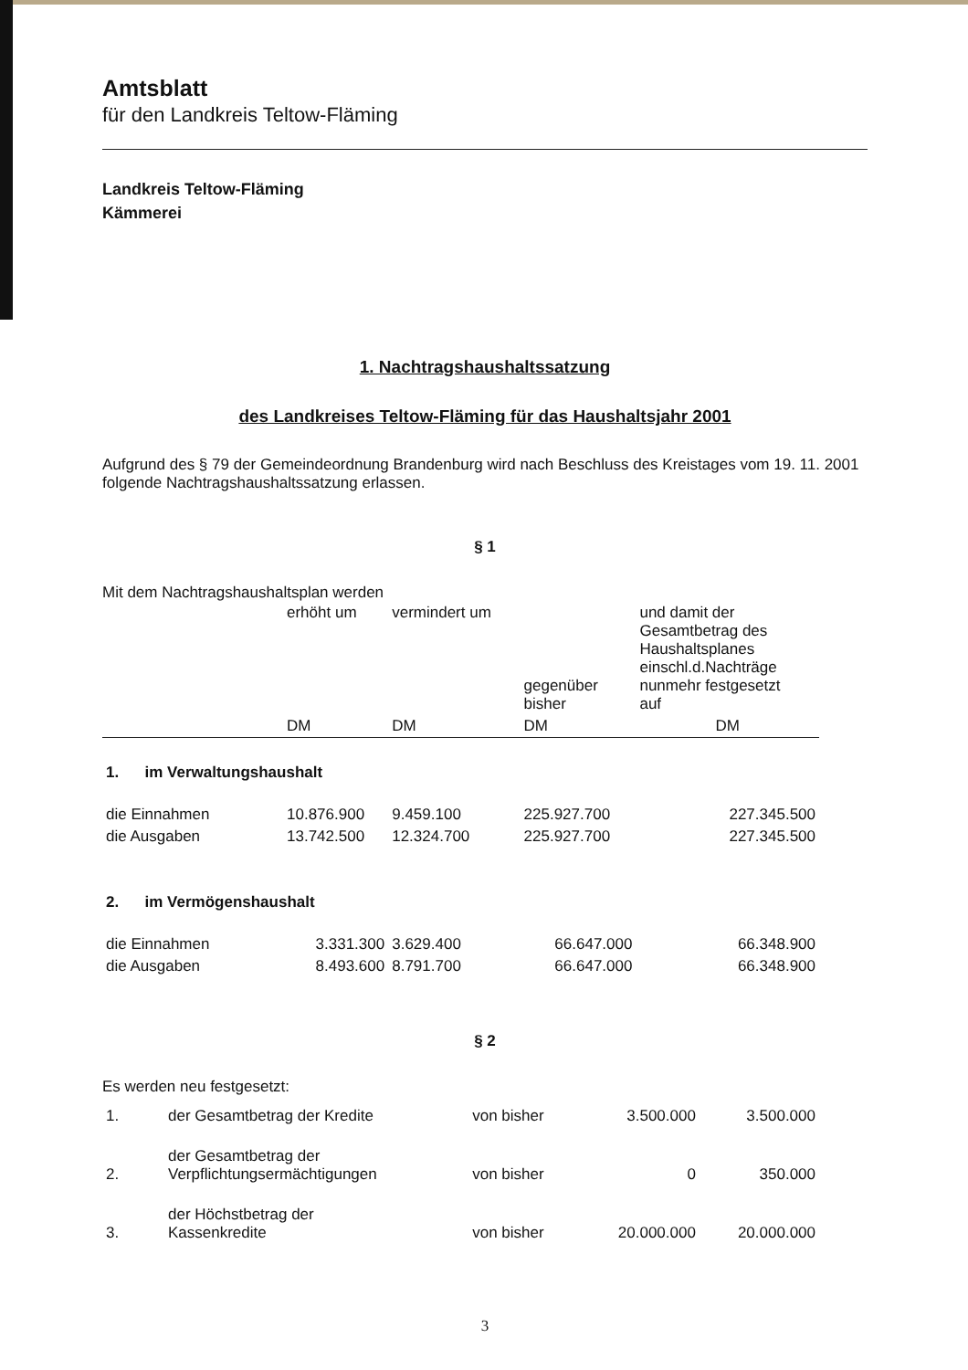Amtsblatt
für den Landkreis Teltow-Fläming
Landkreis Teltow-Fläming
Kämmerei
1. Nachtragshaushaltssatzung
des Landkreises Teltow-Fläming für das Haushaltsjahr 2001
Aufgrund des § 79 der Gemeindeordnung Brandenburg wird nach Beschluss des Kreistages vom 19. 11. 2001 folgende Nachtragshaushaltssatzung erlassen.
§ 1
Mit dem Nachtragshaushaltsplan werden
| | erhöht um | vermindert um | gegenüber bisher | und damit der Gesamtbetrag des Haushaltsplanes einschl.d.Nachträge nunmehr festgesetzt auf |
| | DM | DM | DM | DM |
| 1. im Verwaltungshaushalt | | | | |
| die Einnahmen | 10.876.900 | 9.459.100 | 225.927.700 | 227.345.500 |
| die Ausgaben | 13.742.500 | 12.324.700 | 225.927.700 | 227.345.500 |
| 2. im Vermögenshaushalt | | | | |
| die Einnahmen | 3.331.300 | 3.629.400 | 66.647.000 | 66.348.900 |
| die Ausgaben | 8.493.600 | 8.791.700 | 66.647.000 | 66.348.900 |
§ 2
Es werden neu festgesetzt:
| 1. | der Gesamtbetrag der Kredite | von bisher | 3.500.000 | 3.500.000 |
| 2. | der Gesamtbetrag der Verpflichtungsermächtigungen | von bisher | 0 | 350.000 |
| 3. | der Höchstbetrag der Kassenkredite | von bisher | 20.000.000 | 20.000.000 |
3